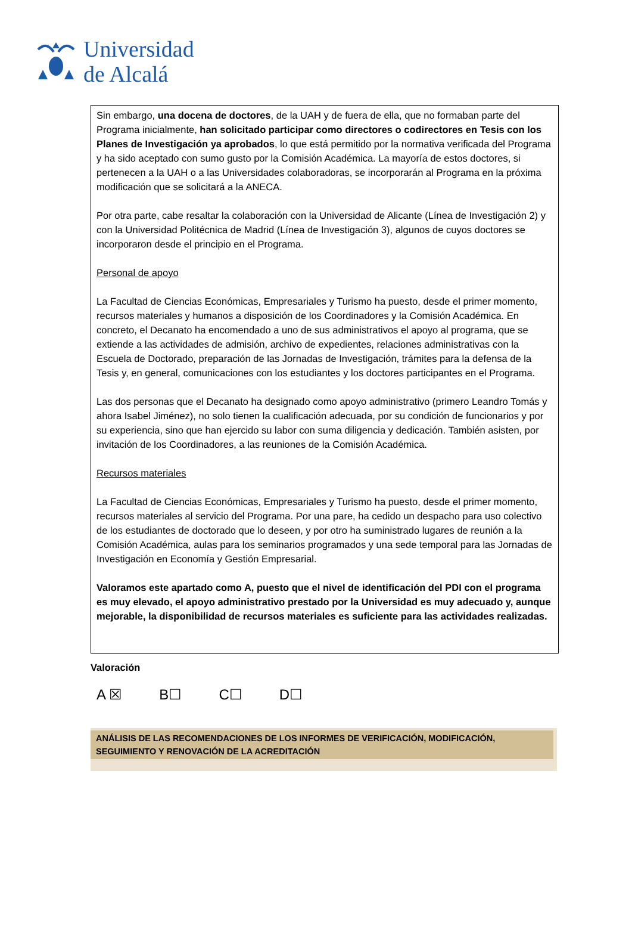Universidad
de Alcalá
Sin embargo, una docena de doctores, de la UAH y de fuera de ella, que no formaban parte del Programa inicialmente, han solicitado participar como directores o codirectores en Tesis con los Planes de Investigación ya aprobados, lo que está permitido por la normativa verificada del Programa y ha sido aceptado con sumo gusto por la Comisión Académica. La mayoría de estos doctores, si pertenecen a la UAH o a las Universidades colaboradoras, se incorporarán al Programa en la próxima modificación que se solicitará a la ANECA.
Por otra parte, cabe resaltar la colaboración con la Universidad de Alicante (Línea de Investigación 2) y con la Universidad Politécnica de Madrid (Línea de Investigación 3), algunos de cuyos doctores se incorporaron desde el principio en el Programa.
Personal de apoyo
La Facultad de Ciencias Económicas, Empresariales y Turismo ha puesto, desde el primer momento, recursos materiales y humanos a disposición de los Coordinadores y la Comisión Académica. En concreto, el Decanato ha encomendado a uno de sus administrativos el apoyo al programa, que se extiende a las actividades de admisión, archivo de expedientes, relaciones administrativas con la Escuela de Doctorado, preparación de las Jornadas de Investigación, trámites para la defensa de la Tesis y, en general, comunicaciones con los estudiantes y los doctores participantes en el Programa.
Las dos personas que el Decanato ha designado como apoyo administrativo (primero Leandro Tomás y ahora Isabel Jiménez), no solo tienen la cualificación adecuada, por su condición de funcionarios y por su experiencia, sino que han ejercido su labor con suma diligencia y dedicación. También asisten, por invitación de los Coordinadores, a las reuniones de la Comisión Académica.
Recursos materiales
La Facultad de Ciencias Económicas, Empresariales y Turismo ha puesto, desde el primer momento, recursos materiales al servicio del Programa. Por una pare, ha cedido un despacho para uso colectivo de los estudiantes de doctorado que lo deseen, y por otro ha suministrado lugares de reunión a la Comisión Académica, aulas para los seminarios programados y una sede temporal para las Jornadas de Investigación en Economía y Gestión Empresarial.
Valoramos este apartado como A, puesto que el nivel de identificación del PDI con el programa es muy elevado, el apoyo administrativo prestado por la Universidad es muy adecuado y, aunque mejorable, la disponibilidad de recursos materiales es suficiente para las actividades realizadas.
Valoración
A ☒ B☐ C☐ D☐
ANÁLISIS DE LAS RECOMENDACIONES DE LOS INFORMES DE VERIFICACIÓN, MODIFICACIÓN, SEGUIMIENTO Y RENOVACIÓN DE LA ACREDITACIÓN